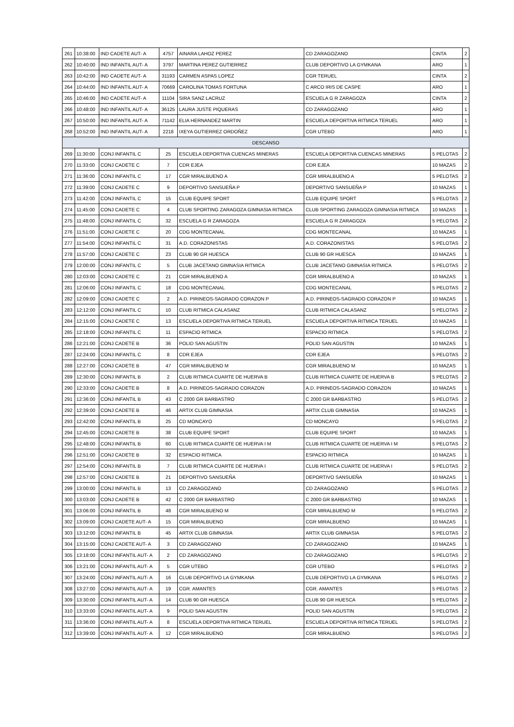| 261 | 10:38:00 | IND CADETE AUT- A | 4757 | AINARA LAHOZ PEREZ | CD ZARAGOZANO | CINTA | 2 |
| 262 | 10:40:00 | IND INFANTIL AUT- A | 3797 | MARTINA PEREZ GUTIERREZ | CLUB DEPORTIVO LA GYMKANA | ARO | 1 |
| 263 | 10:42:00 | IND CADETE AUT- A | 31193 | CARMEN ASPAS LOPEZ | CGR TERUEL | CINTA | 2 |
| 264 | 10:44:00 | IND INFANTIL AUT- A | 70669 | CAROLINA TOMAS FORTUNA | C ARCO IRIS DE CASPE | ARO | 1 |
| 265 | 10:46:00 | IND CADETE AUT- A | 11104 | SIRA SANZ LACRUZ | ESCUELA G R ZARAGOZA | CINTA | 2 |
| 266 | 10:48:00 | IND INFANTIL AUT- A | 36125 | LAURA JUSTE PIQUERAS | CD ZARAGOZANO | ARO | 1 |
| 267 | 10:50:00 | IND INFANTIL AUT- A | 71142 | ELIA HERNANDEZ MARTIN | ESCUELA DEPORTIVA RITMICA TERUEL | ARO | 1 |
| 268 | 10:52:00 | IND INFANTIL AUT- A | 2218 | IXEYA GUTIERREZ ORDOÑEZ | CGR UTEBO | ARO | 1 |
| DESCANSO | | | | | | | |
| 269 | 11:30:00 | CONJ INFANTIL C | 25 | ESCUELA DEPORTIVA CUENCAS MINERAS | ESCUELA DEPORTIVA CUENCAS MINERAS | 5 PELOTAS | 2 |
| 270 | 11:33:00 | CONJ CADETE C | 7 | CDR EJEA | CDR EJEA | 10 MAZAS | 2 |
| 271 | 11:36:00 | CONJ INFANTIL C | 17 | CGR MIRALBUENO A | CGR MIRALBUENO A | 5 PELOTAS | 2 |
| 272 | 11:39:00 | CONJ CADETE C | 9 | DEPORTIVO SANSUEÑA P | DEPORTIVO SANSUEÑA P | 10 MAZAS | 1 |
| 273 | 11:42:00 | CONJ INFANTIL C | 15 | CLUB EQUIPE SPORT | CLUB EQUIPE SPORT | 5 PELOTAS | 2 |
| 274 | 11:45:00 | CONJ CADETE C | 4 | CLUB SPORTING ZARAGOZA GIMNASIA RITMICA | CLUB SPORTING ZARAGOZA GIMNASIA RITMICA | 10 MAZAS | 1 |
| 275 | 11:48:00 | CONJ INFANTIL C | 32 | ESCUELA G R ZARAGOZA | ESCUELA G R ZARAGOZA | 5 PELOTAS | 2 |
| 276 | 11:51:00 | CONJ CADETE C | 20 | CDG MONTECANAL | CDG MONTECANAL | 10 MAZAS | 1 |
| 277 | 11:54:00 | CONJ INFANTIL C | 31 | A.D. CORAZONISTAS | A.D. CORAZONISTAS | 5 PELOTAS | 2 |
| 278 | 11:57:00 | CONJ CADETE C | 23 | CLUB 90 GR HUESCA | CLUB 90 GR HUESCA | 10 MAZAS | 1 |
| 279 | 12:00:00 | CONJ INFANTIL C | 5 | CLUB JACETANO GIMNASIA RITMICA | CLUB JACETANO GIMNASIA RITMICA | 5 PELOTAS | 2 |
| 280 | 12:03:00 | CONJ CADETE C | 21 | CGR MIRALBUENO A | CGR MIRALBUENO A | 10 MAZAS | 1 |
| 281 | 12:06:00 | CONJ INFANTIL C | 18 | CDG MONTECANAL | CDG MONTECANAL | 5 PELOTAS | 2 |
| 282 | 12:09:00 | CONJ CADETE C | 2 | A.D. PIRINEOS-SAGRADO CORAZON P | A.D. PIRINEOS-SAGRADO CORAZON P | 10 MAZAS | 1 |
| 283 | 12:12:00 | CONJ INFANTIL C | 10 | CLUB RITMICA CALASANZ | CLUB RITMICA CALASANZ | 5 PELOTAS | 2 |
| 284 | 12:15:00 | CONJ CADETE C | 13 | ESCUELA DEPORTIVA RITMICA TERUEL | ESCUELA DEPORTIVA RITMICA TERUEL | 10 MAZAS | 1 |
| 285 | 12:18:00 | CONJ INFANTIL C | 11 | ESPACIO RITMICA | ESPACIO RITMICA | 5 PELOTAS | 2 |
| 286 | 12:21:00 | CONJ CADETE B | 36 | POLID SAN AGUSTIN | POLID SAN AGUSTIN | 10 MAZAS | 1 |
| 287 | 12:24:00 | CONJ INFANTIL C | 8 | CDR EJEA | CDR EJEA | 5 PELOTAS | 2 |
| 288 | 12:27:00 | CONJ CADETE B | 47 | CGR MIRALBUENO M | CGR MIRALBUENO M | 10 MAZAS | 1 |
| 289 | 12:30:00 | CONJ INFANTIL B | 2 | CLUB RITMICA CUARTE DE HUERVA B | CLUB RITMICA CUARTE DE HUERVA B | 5 PELOTAS | 2 |
| 290 | 12:33:00 | CONJ CADETE B | 8 | A.D. PIRINEOS-SAGRADO CORAZON | A.D. PIRINEOS-SAGRADO CORAZON | 10 MAZAS | 1 |
| 291 | 12:36:00 | CONJ INFANTIL B | 43 | C 2000 GR BARBASTRO | C 2000 GR BARBASTRO | 5 PELOTAS | 2 |
| 292 | 12:39:00 | CONJ CADETE B | 46 | ARTIX CLUB GIMNASIA | ARTIX CLUB GIMNASIA | 10 MAZAS | 1 |
| 293 | 12:42:00 | CONJ INFANTIL B | 25 | CD MONCAYO | CD MONCAYO | 5 PELOTAS | 2 |
| 294 | 12:45:00 | CONJ CADETE B | 38 | CLUB EQUIPE SPORT | CLUB EQUIPE SPORT | 10 MAZAS | 1 |
| 295 | 12:48:00 | CONJ INFANTIL B | 60 | CLUB RITMICA CUARTE DE HUERVA I M | CLUB RITMICA CUARTE DE HUERVA I M | 5 PELOTAS | 2 |
| 296 | 12:51:00 | CONJ CADETE B | 32 | ESPACIO RITMICA | ESPACIO RITMICA | 10 MAZAS | 1 |
| 297 | 12:54:00 | CONJ INFANTIL B | 7 | CLUB RITMICA CUARTE DE HUERVA I | CLUB RITMICA CUARTE DE HUERVA I | 5 PELOTAS | 2 |
| 298 | 12:57:00 | CONJ CADETE B | 21 | DEPORTIVO SANSUEÑA | DEPORTIVO SANSUEÑA | 10 MAZAS | 1 |
| 299 | 13:00:00 | CONJ INFANTIL B | 13 | CD ZARAGOZANO | CD ZARAGOZANO | 5 PELOTAS | 2 |
| 300 | 13:03:00 | CONJ CADETE B | 42 | C 2000 GR BARBASTRO | C 2000 GR BARBASTRO | 10 MAZAS | 1 |
| 301 | 13:06:00 | CONJ INFANTIL B | 48 | CGR MIRALBUENO M | CGR MIRALBUENO M | 5 PELOTAS | 2 |
| 302 | 13:09:00 | CONJ CADETE AUT- A | 15 | CGR MIRALBUENO | CGR MIRALBUENO | 10 MAZAS | 1 |
| 303 | 13:12:00 | CONJ INFANTIL B | 45 | ARTIX CLUB GIMNASIA | ARTIX CLUB GIMNASIA | 5 PELOTAS | 2 |
| 304 | 13:15:00 | CONJ CADETE AUT- A | 3 | CD ZARAGOZANO | CD ZARAGOZANO | 10 MAZAS | 1 |
| 305 | 13:18:00 | CONJ INFANTIL AUT- A | 2 | CD ZARAGOZANO | CD ZARAGOZANO | 5 PELOTAS | 2 |
| 306 | 13:21:00 | CONJ INFANTIL AUT- A | 5 | CGR UTEBO | CGR UTEBO | 5 PELOTAS | 2 |
| 307 | 13:24:00 | CONJ INFANTIL AUT- A | 16 | CLUB DEPORTIVO LA GYMKANA | CLUB DEPORTIVO LA GYMKANA | 5 PELOTAS | 2 |
| 308 | 13:27:00 | CONJ INFANTIL AUT- A | 19 | CGR. AMANTES | CGR. AMANTES | 5 PELOTAS | 2 |
| 309 | 13:30:00 | CONJ INFANTIL AUT- A | 14 | CLUB 90 GR HUESCA | CLUB 90 GR HUESCA | 5 PELOTAS | 2 |
| 310 | 13:33:00 | CONJ INFANTIL AUT- A | 9 | POLID SAN AGUSTIN | POLID SAN AGUSTIN | 5 PELOTAS | 2 |
| 311 | 13:36:00 | CONJ INFANTIL AUT- A | 8 | ESCUELA DEPORTIVA RITMICA TERUEL | ESCUELA DEPORTIVA RITMICA TERUEL | 5 PELOTAS | 2 |
| 312 | 13:39:00 | CONJ INFANTIL AUT- A | 12 | CGR MIRALBUENO | CGR MIRALBUENO | 5 PELOTAS | 2 |